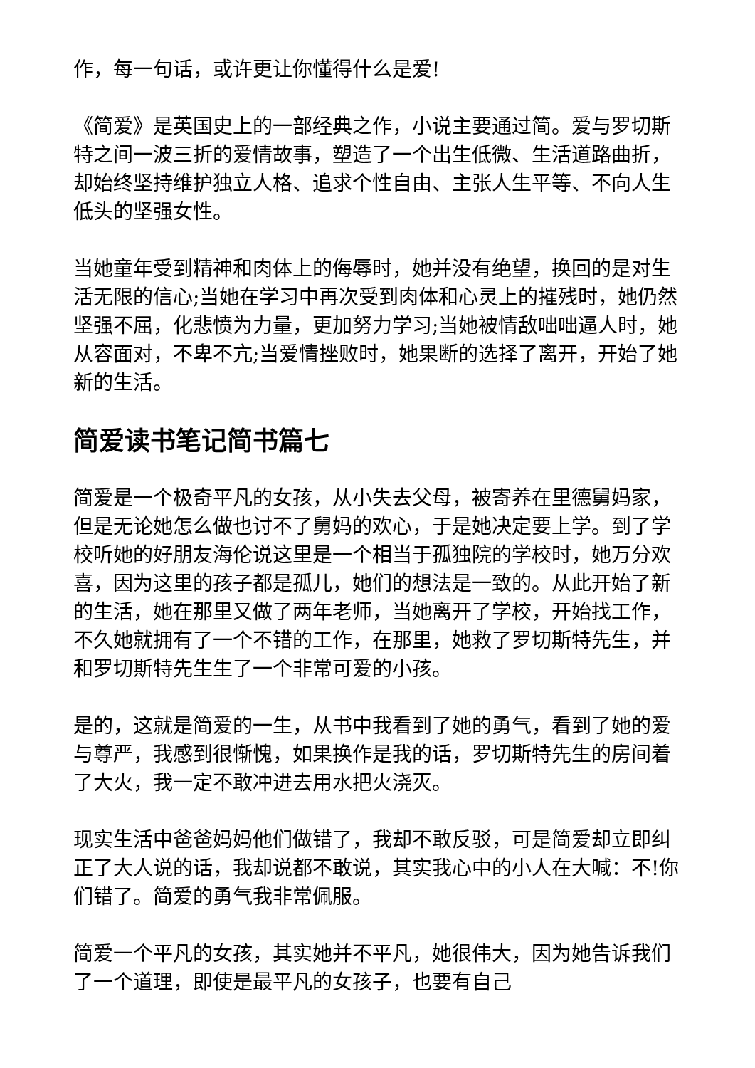作，每一句话，或许更让你懂得什么是爱!
《简爱》是英国史上的一部经典之作，小说主要通过简。爱与罗切斯特之间一波三折的爱情故事，塑造了一个出生低微、生活道路曲折，却始终坚持维护独立人格、追求个性自由、主张人生平等、不向人生低头的坚强女性。
当她童年受到精神和肉体上的侮辱时，她并没有绝望，换回的是对生活无限的信心;当她在学习中再次受到肉体和心灵上的摧残时，她仍然坚强不屈，化悲愤为力量，更加努力学习;当她被情敌咄咄逼人时，她从容面对，不卑不亢;当爱情挫败时，她果断的选择了离开，开始了她新的生活。
简爱读书笔记简书篇七
简爱是一个极奇平凡的女孩，从小失去父母，被寄养在里德舅妈家，但是无论她怎么做也讨不了舅妈的欢心，于是她决定要上学。到了学校听她的好朋友海伦说这里是一个相当于孤独院的学校时，她万分欢喜，因为这里的孩子都是孤儿，她们的想法是一致的。从此开始了新的生活，她在那里又做了两年老师，当她离开了学校，开始找工作，不久她就拥有了一个不错的工作，在那里，她救了罗切斯特先生，并和罗切斯特先生生了一个非常可爱的小孩。
是的，这就是简爱的一生，从书中我看到了她的勇气，看到了她的爱与尊严，我感到很惭愧，如果换作是我的话，罗切斯特先生的房间着了大火，我一定不敢冲进去用水把火浇灭。
现实生活中爸爸妈妈他们做错了，我却不敢反驳，可是简爱却立即纠正了大人说的话，我却说都不敢说，其实我心中的小人在大喊：不!你们错了。简爱的勇气我非常佩服。
简爱一个平凡的女孩，其实她并不平凡，她很伟大，因为她告诉我们了一个道理，即使是最平凡的女孩子，也要有自己